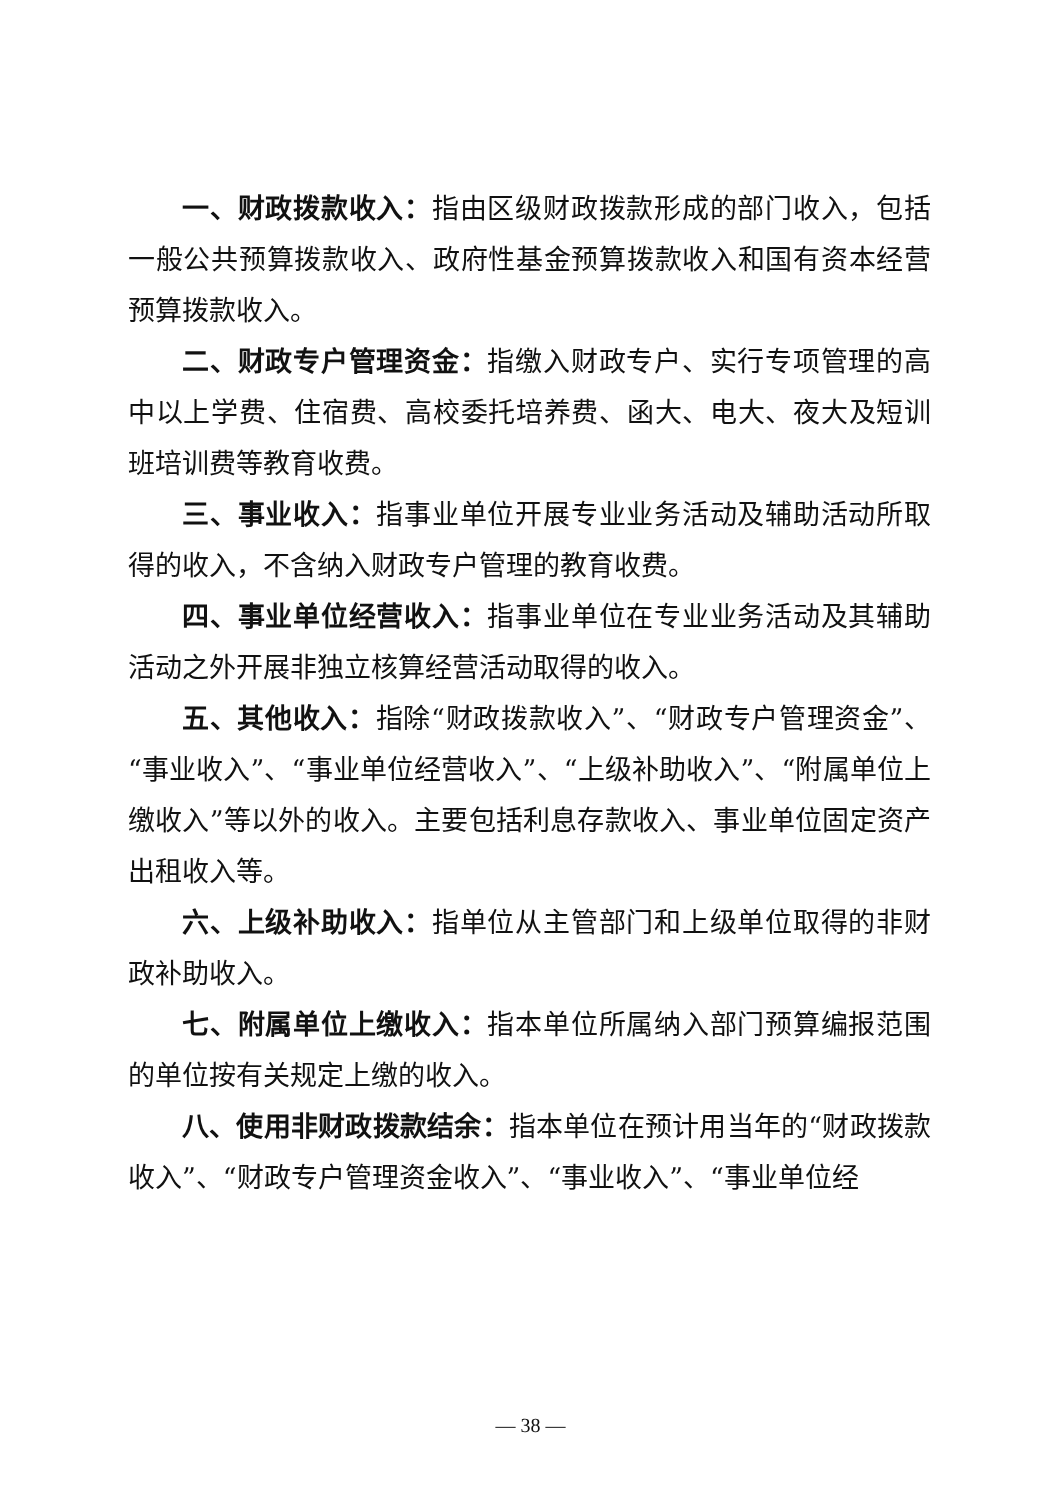一、财政拨款收入：指由区级财政拨款形成的部门收入，包括一般公共预算拨款收入、政府性基金预算拨款收入和国有资本经营预算拨款收入。
二、财政专户管理资金：指缴入财政专户、实行专项管理的高中以上学费、住宿费、高校委托培养费、函大、电大、夜大及短训班培训费等教育收费。
三、事业收入：指事业单位开展专业业务活动及辅助活动所取得的收入，不含纳入财政专户管理的教育收费。
四、事业单位经营收入：指事业单位在专业业务活动及其辅助活动之外开展非独立核算经营活动取得的收入。
五、其他收入：指除“财政拨款收入”、“财政专户管理资金”、“事业收入”、“事业单位经营收入”、“上级补助收入”、“附属单位上缴收入”等以外的收入。主要包括利息存款收入、事业单位固定资产出租收入等。
六、上级补助收入：指单位从主管部门和上级单位取得的非财政补助收入。
七、附属单位上缴收入：指本单位所属纳入部门预算编报范围的单位按有关规定上缴的收入。
八、使用非财政拨款结余：指本单位在预计用当年的“财政拨款收入”、“财政专户管理资金收入”、“事业收入”、“事业单位经
— 38 —